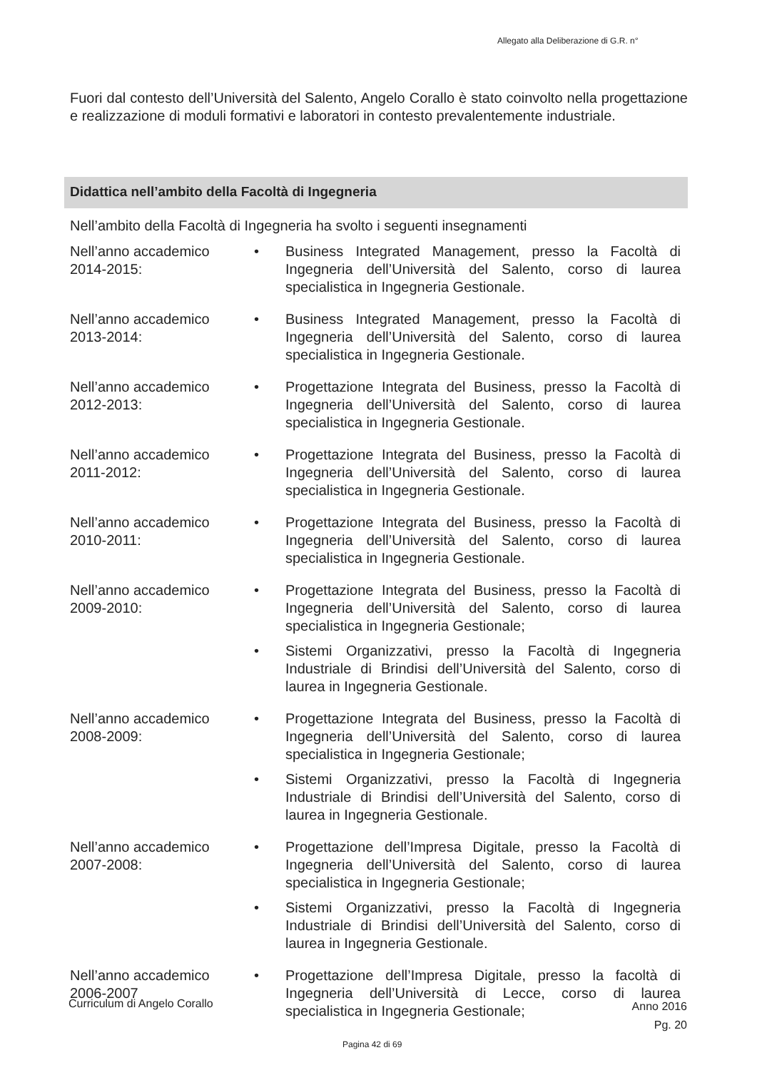Allegato alla Deliberazione di G.R. n°
Fuori dal contesto dell’Università del Salento, Angelo Corallo è stato coinvolto nella progettazione e realizzazione di moduli formativi e laboratori in contesto prevalentemente industriale.
Didattica nell’ambito della Facoltà di Ingegneria
Nell’ambito della Facoltà di Ingegneria ha svolto i seguenti insegnamenti
Nell’anno accademico 2014-2015:
• Business Integrated Management, presso la Facoltà di Ingegneria dell’Università del Salento, corso di laurea specialistica in Ingegneria Gestionale.
Nell’anno accademico 2013-2014:
• Business Integrated Management, presso la Facoltà di Ingegneria dell’Università del Salento, corso di laurea specialistica in Ingegneria Gestionale.
Nell’anno accademico 2012-2013:
• Progettazione Integrata del Business, presso la Facoltà di Ingegneria dell’Università del Salento, corso di laurea specialistica in Ingegneria Gestionale.
Nell’anno accademico 2011-2012:
• Progettazione Integrata del Business, presso la Facoltà di Ingegneria dell’Università del Salento, corso di laurea specialistica in Ingegneria Gestionale.
Nell’anno accademico 2010-2011:
• Progettazione Integrata del Business, presso la Facoltà di Ingegneria dell’Università del Salento, corso di laurea specialistica in Ingegneria Gestionale.
Nell’anno accademico 2009-2010:
• Progettazione Integrata del Business, presso la Facoltà di Ingegneria dell’Università del Salento, corso di laurea specialistica in Ingegneria Gestionale;
• Sistemi Organizzativi, presso la Facoltà di Ingegneria Industriale di Brindisi dell’Università del Salento, corso di laurea in Ingegneria Gestionale.
Nell’anno accademico 2008-2009:
• Progettazione Integrata del Business, presso la Facoltà di Ingegneria dell’Università del Salento, corso di laurea specialistica in Ingegneria Gestionale;
• Sistemi Organizzativi, presso la Facoltà di Ingegneria Industriale di Brindisi dell’Università del Salento, corso di laurea in Ingegneria Gestionale.
Nell’anno accademico 2007-2008:
• Progettazione dell’Impresa Digitale, presso la Facoltà di Ingegneria dell’Università del Salento, corso di laurea specialistica in Ingegneria Gestionale;
• Sistemi Organizzativi, presso la Facoltà di Ingegneria Industriale di Brindisi dell’Università del Salento, corso di laurea in Ingegneria Gestionale.
Nell’anno accademico 2006-2007
• Progettazione dell’Impresa Digitale, presso la facoltà di Ingegneria dell’Università di Lecce, corso di laurea specialistica in Ingegneria Gestionale;
Curriculum di Angelo Corallo
Anno 2016
Pg. 20
Pagina 42 di 69